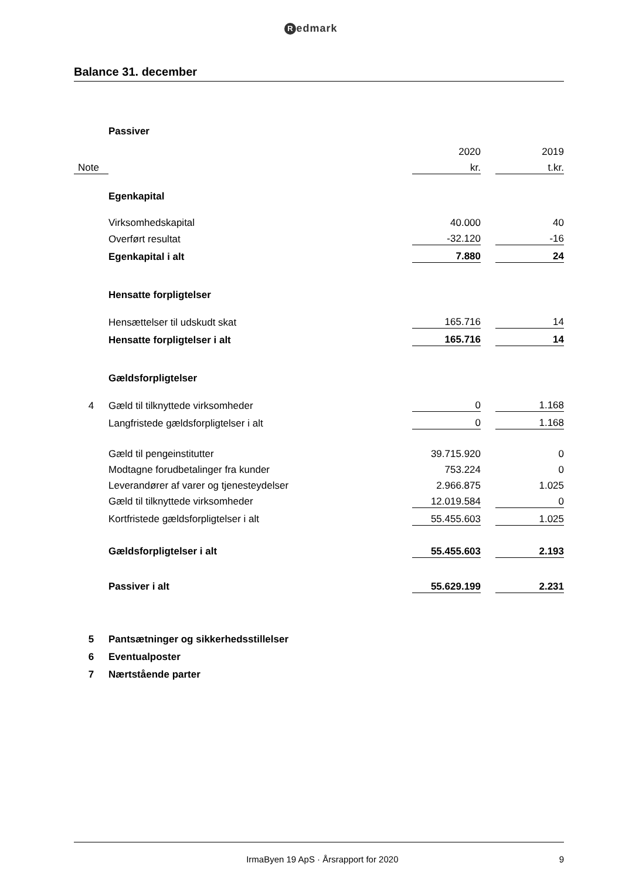Redmark
Balance 31. december
| | Passiver | | | |
| | | 2020 | | 2019 |
| Note | | kr. | | t.kr. |
| | Egenkapital | | | |
| | Virksomhedskapital | 40.000 | | 40 |
| | Overført resultat | -32.120 | | -16 |
| | Egenkapital i alt | 7.880 | | 24 |
| | Hensatte forpligtelser | | | |
| | Hensættelser til udskudt skat | 165.716 | | 14 |
| | Hensatte forpligtelser i alt | 165.716 | | 14 |
| | Gældsforpligtelser | | | |
| 4 | Gæld til tilknyttede virksomheder | 0 | | 1.168 |
| | Langfristede gældsforpligtelser i alt | 0 | | 1.168 |
| | Gæld til pengeinstitutter | 39.715.920 | | 0 |
| | Modtagne forudbetalinger fra kunder | 753.224 | | 0 |
| | Leverandører af varer og tjenesteydelser | 2.966.875 | | 1.025 |
| | Gæld til tilknyttede virksomheder | 12.019.584 | | 0 |
| | Kortfristede gældsforpligtelser i alt | 55.455.603 | | 1.025 |
| | Gældsforpligtelser i alt | 55.455.603 | | 2.193 |
| | Passiver i alt | 55.629.199 | | 2.231 |
| 5 | Pantsætninger og sikkerhedsstillelser | | | |
| 6 | Eventualposter | | | |
| 7 | Nærtstående parter | | | |
IrmaByen 19 ApS · Årsrapport for 2020
9